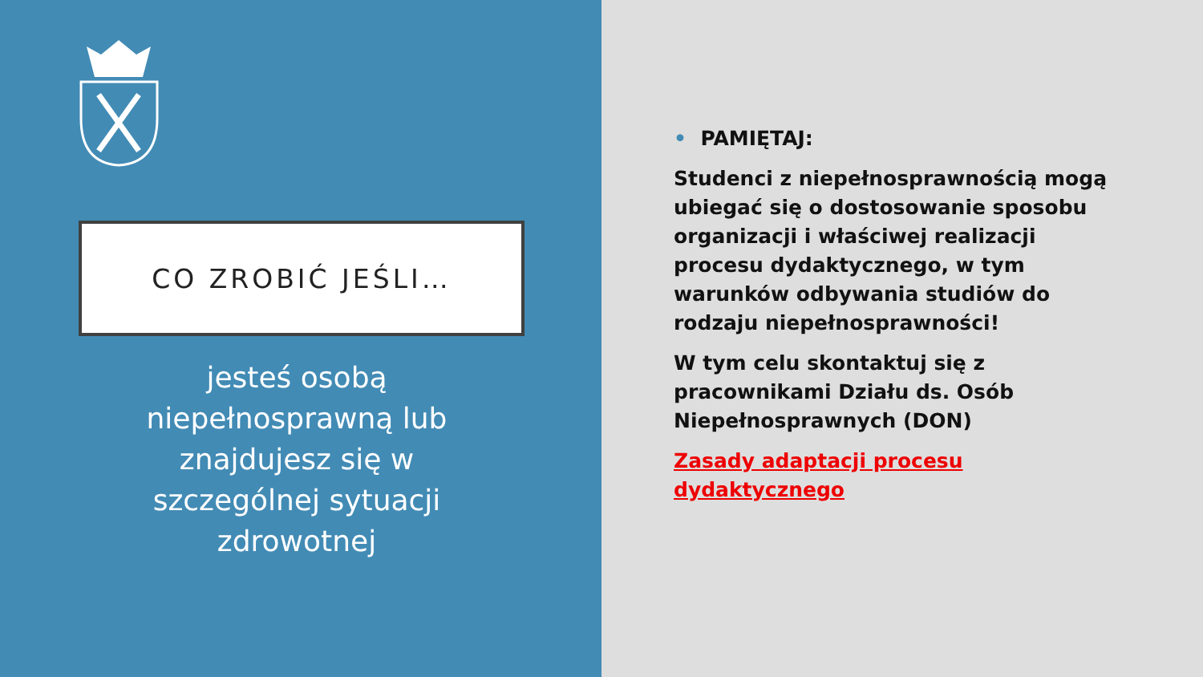CO ZROBIĆ JEŚLI…
jesteś osobą niepełnosprawną lub znajdujesz się w szczególnej sytuacji zdrowotnej
• PAMIĘTAJ:
Studenci z niepełnosprawnością mogą ubiegać się o dostosowanie sposobu organizacji i właściwej realizacji procesu dydaktycznego, w tym warunków odbywania studiów do rodzaju niepełnosprawności!
W tym celu skontaktuj się z pracownikami Działu ds. Osób Niepełnosprawnych (DON)
Zasady adaptacji procesu dydaktycznego